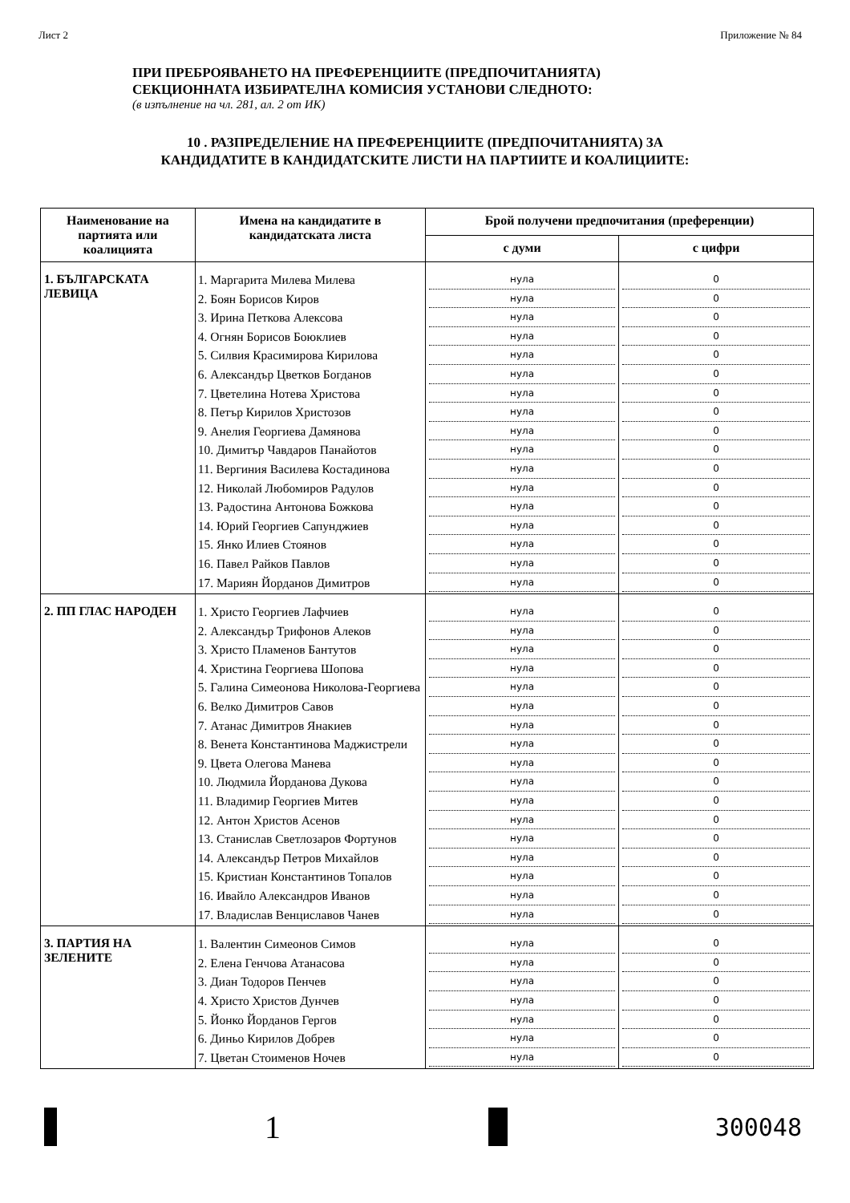Лист 2 Приложение № 84
ПРИ ПРЕБРОЯВАНЕТО НА ПРЕФЕРЕНЦИИТЕ (ПРЕДПОЧИТАНИЯТА)
СЕКЦИОННАТА ИЗБИРАТЕЛНА КОМИСИЯ УСТАНОВИ СЛЕДНОТО:
(в изпълнение на чл. 281, ал. 2 от ИК)
10 . РАЗПРЕДЕЛЕНИЕ НА ПРЕФЕРЕНЦИИТЕ (ПРЕДПОЧИТАНИЯТА) ЗА
КАНДИДАТИТЕ В КАНДИДАТСКИТЕ ЛИСТИ НА ПАРТИИТЕ И КОАЛИЦИИТЕ:
| Наименование на партията или коалицията | Имена на кандидатите в кандидатската листа | Брой получени предпочитания (преференции) | |
| --- | --- | --- | --- |
| | | с думи | с цифри |
| 1. БЪЛГАРСКАТА ЛЕВИЦА | 1. Маргарита Милева Милева 2. Боян Борисов Киров 3. Ирина Петкова Алексова 4. Огнян Борисов Боюклиев 5. Силвия Красимирова Кирилова 6. Александър Цветков Богданов 7. Цветелина Нотева Христова 8. Петър Кирилов Христозов 9. Анелия Георгиева Дамянова 10. Димитър Чавдаров Панайотов 11. Вергиния Василева Костадинова 12. Николай Любомиров Радулов 13. Радостина Антонова Божкова 14. Юрий Георгиев Сапунджиев 15. Янко Илиев Стоянов 16. Павел Райков Павлов 17. Мариян Йорданов Димитров | нула нула нула нула нула нула нула нула нула нула нула нула нула нула нула нула нула | 0 0 0 0 0 0 0 0 0 0 0 0 0 0 0 0 0 |
| 2. ПП ГЛАС НАРОДЕН | 1. Христо Георгиев Лафчиев 2. Александър Трифонов Алеков 3. Христо Пламенов Бантутов 4. Христина Георгиева Шопова 5. Галина Симеонова Николова-Георгиева 6. Велко Димитров Савов 7. Атанас Димитров Янакиев 8. Венета Константинова Маджистрели 9. Цвета Олегова Манева 10. Людмила Йорданова Дукова 11. Владимир Георгиев Митев 12. Антон Христов Асенов 13. Станислав Светлозаров Фортунов 14. Александър Петров Михайлов 15. Кристиан Константинов Топалов 16. Ивайло Александров Иванов 17. Владислав Венциславов Чанев | нула нула нула нула нула нула нула нула нула нула нула нула нула нула нула нула нула | 0 0 0 0 0 0 0 0 0 0 0 0 0 0 0 0 0 |
| 3. ПАРТИЯ НА ЗЕЛЕНИТЕ | 1. Валентин Симеонов Симов 2. Елена Генчова Атанасова 3. Диан Тодоров Пенчев 4. Христо Христов Дунчев 5. Йонко Йорданов Гергов 6. Диньо Кирилов Добрев 7. Цветан Стоименов Ночев | нула нула нула нула нула нула нула | 0 0 0 0 0 0 0 |
1
300048